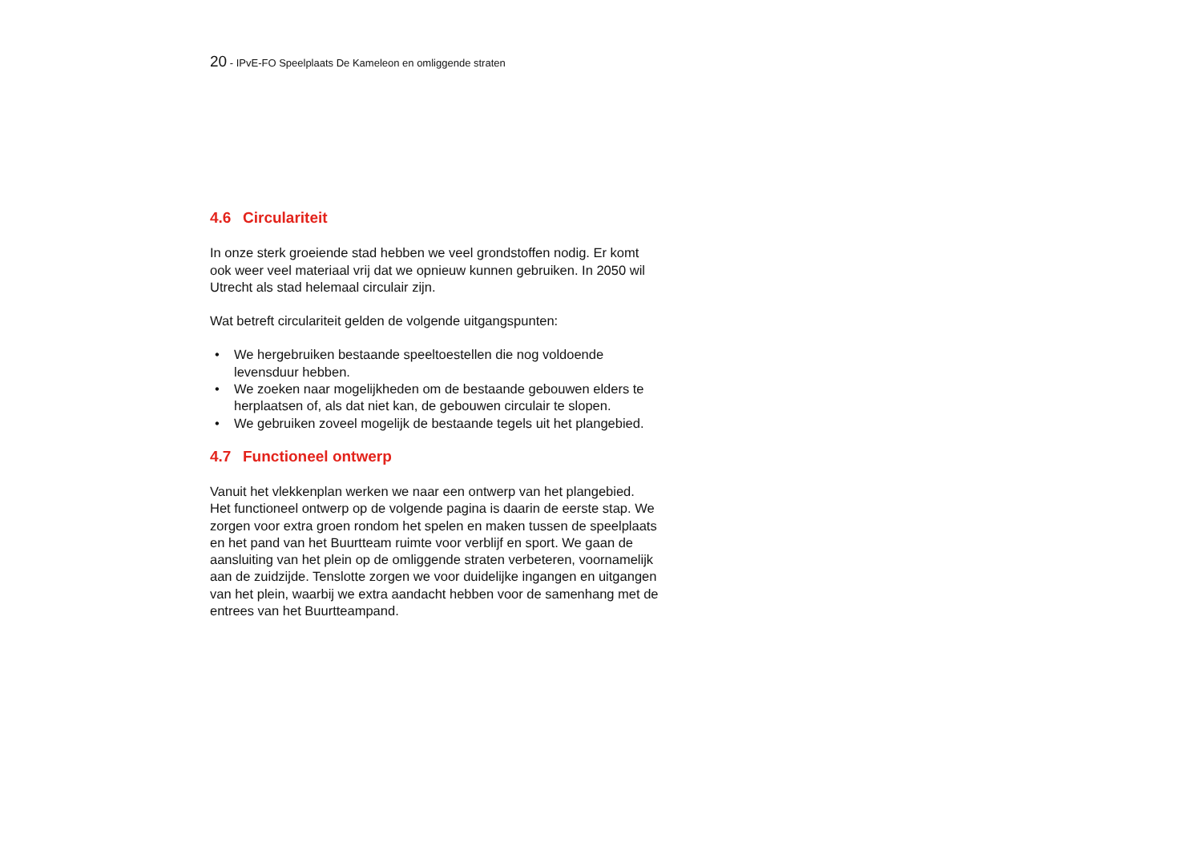20 - IPvE-FO Speelplaats De Kameleon en omliggende straten
4.6 Circulariteit
In onze sterk groeiende stad hebben we veel grondstoffen nodig. Er komt ook weer veel materiaal vrij dat we opnieuw kunnen gebruiken. In 2050 wil Utrecht als stad helemaal circulair zijn.
Wat betreft circulariteit gelden de volgende uitgangspunten:
• We hergebruiken bestaande speeltoestellen die nog voldoende levensduur hebben.
• We zoeken naar mogelijkheden om de bestaande gebouwen elders te herplaatsen of, als dat niet kan, de gebouwen circulair te slopen.
• We gebruiken zoveel mogelijk de bestaande tegels uit het plangebied.
4.7 Functioneel ontwerp
Vanuit het vlekkenplan werken we naar een ontwerp van het plangebied. Het functioneel ontwerp op de volgende pagina is daarin de eerste stap. We zorgen voor extra groen rondom het spelen en maken tussen de speelplaats en het pand van het Buurtteam ruimte voor verblijf en sport. We gaan de aansluiting van het plein op de omliggende straten verbeteren, voornamelijk aan de zuidzijde. Tenslotte zorgen we voor duidelijke ingangen en uitgangen van het plein, waarbij we extra aandacht hebben voor de samenhang met de entrees van het Buurtteampand.